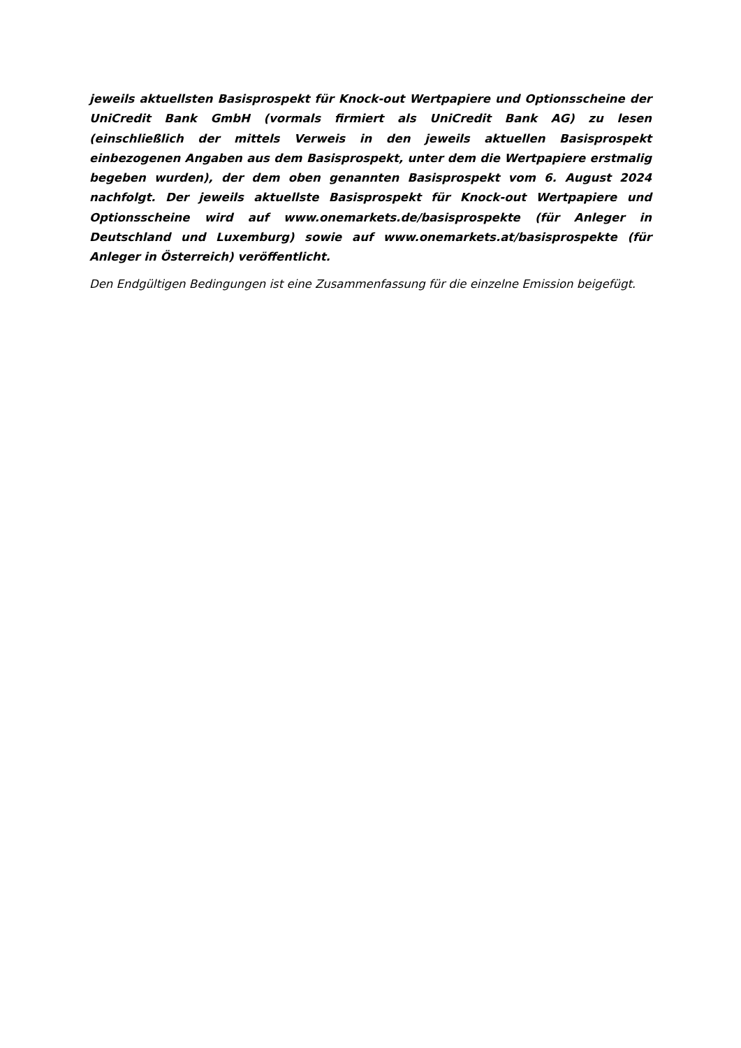jeweils aktuellsten Basisprospekt für Knock-out Wertpapiere und Optionsscheine der UniCredit Bank GmbH (vormals firmiert als UniCredit Bank AG) zu lesen (einschließlich der mittels Verweis in den jeweils aktuellen Basisprospekt einbezogenen Angaben aus dem Basisprospekt, unter dem die Wertpapiere erstmalig begeben wurden), der dem oben genannten Basisprospekt vom 6. August 2024 nachfolgt. Der jeweils aktuellste Basisprospekt für Knock-out Wertpapiere und Optionsscheine wird auf www.onemarkets.de/basisprospekte (für Anleger in Deutschland und Luxemburg) sowie auf www.onemarkets.at/basisprospekte (für Anleger in Österreich) veröffentlicht.
Den Endgültigen Bedingungen ist eine Zusammenfassung für die einzelne Emission beigefügt.